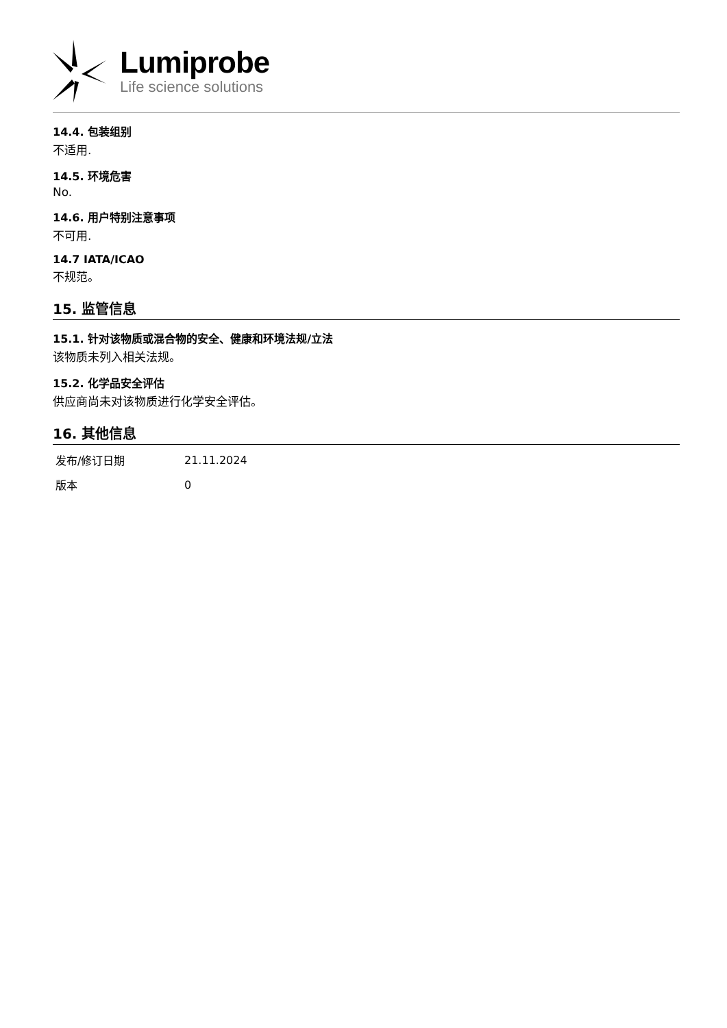Lumiprobe
Life science solutions
14.4. 包装组别
不适用.
14.5. 环境危害
No.
14.6. 用户特别注意事项
不可用.
14.7 IATA/ICAO
不规范。
15. 监管信息
15.1. 针对该物质或混合物的安全、健康和环境法规/立法
该物质未列入相关法规。
15.2. 化学品安全评估
供应商尚未对该物质进行化学安全评估。
16. 其他信息
| 发布/修订日期 | 21.11.2024 |
| 版本 | 0 |